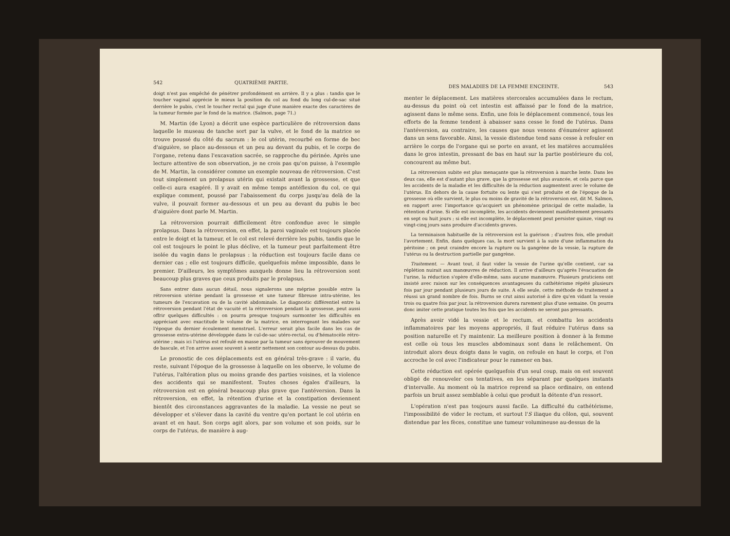542 QUATRIÈME PARTIE.
doigt n'est pas empêché de pénétrer profondément en arrière. Il y a plus : tandis que le toucher vaginal apprécie le mieux la position du col au fond du long cul-de-sac situé derrière le pubis, c'est le toucher rectal qui juge d'une manière exacte des caractères de la tumeur formée par le fond de la matrice. (Salmon, page 71.)
M. Martin (de Lyon) a décrit une espèce particulière de rétroversion dans laquelle le museau de tanche sort par la vulve, et le fond de la matrice se trouve poussé du côté du sacrum : le col utérin, recourbé en forme de bec d'aiguière, se place au-dessous et un peu au devant du pubis, et le corps de l'organe, retenu dans l'excavation sacrée, se rapproche du périnée. Après une lecture attentive de son observation, je ne crois pas qu'on puisse, à l'exemple de M. Martin, la considérer comme un exemple nouveau de rétroversion. C'est tout simplement un prolapsus utérin qui existait avant la grossesse, et que celle-ci aura exagéré. Il y avait en même temps antéflexion du col, ce qui explique comment, poussé par l'abaissement du corps jusqu'au delà de la vulve, il pouvait former au-dessous et un peu au devant du pubis le bec d'aiguière dont parle M. Martin.
La rétroversion pourrait difficilement être confondue avec le simple prolapsus. Dans la rétroversion, en effet, la paroi vaginale est toujours placée entre le doigt et la tumeur, et le col est relevé derrière les pubis, tandis que le col est toujours le point le plus déclive, et la tumeur peut parfaitement être isolée du vagin dans le prolapsus : la réduction est toujours facile dans ce dernier cas ; elle est toujours difficile, quelquefois même impossible, dans le premier. D'ailleurs, les symptômes auxquels donne lieu la rétroversion sont beaucoup plus graves que ceux produits par le prolapsus.
Sans entrer dans aucun détail, nous signalerons une méprise possible entre la rétroversion utérine pendant la grossesse et une tumeur fibreuse intra-utérine, les tumeurs de l'excavation ou de la cavité abdominale. Le diagnostic différentiel entre la rétroversion pendant l'état de vacuité et la rétroversion pendant la grossesse, peut aussi offrir quelques difficultés : on pourra presque toujours surmonter les difficultés en appréciant avec exactitude le volume de la matrice, en interrogeant les malades sur l'époque du dernier écoulement menstruel. L'erreur serait plus facile dans les cas de grossesse extra-utérine développée dans le cul-de-sac utéro-rectal, ou d'hématocèle rétro-utérine ; mais ici l'utérus est refoulé en masse par la tumeur sans éprouver de mouvement de bascule, et l'on arrive assez souvent à sentir nettement son contour au-dessus du pubis.
Le pronostic de ces déplacements est en général très-grave : il varie, du reste, suivant l'époque de la grossesse à laquelle on les observe, le volume de l'utérus, l'altération plus ou moins grande des parties voisines, et la violence des accidents qui se manifestent. Toutes choses égales d'ailleurs, la rétroversion est en général beaucoup plus grave que l'antéversion. Dans la rétroversion, en effet, la rétention d'urine et la constipation deviennent bientôt des circonstances aggravantes de la maladie. La vessie ne peut se développer et s'élever dans la cavité du ventre qu'en portant le col utérin en avant et en haut. Son corps agit alors, par son volume et son poids, sur le corps de l'utérus, de manière à aug-
DES MALADIES DE LA FEMME ENCEINTE. 543
menter le déplacement. Les matières stercorales accumulées dans le rectum, au-dessus du point où cet intestin est affaissé par le fond de la matrice, agissent dans le même sens. Enfin, une fois le déplacement commencé, tous les efforts de la femme tendent à abaisser sans cesse le fond de l'utérus. Dans l'antéversion, au contraire, les causes que nous venons d'énumérer agissent dans un sens favorable. Ainsi, la vessie distendue tend sans cesse à refouler en arrière le corps de l'organe qui se porte en avant, et les matières accumulées dans le gros intestin, pressant de bas en haut sur la partie postérieure du col, concourent au même but.
La rétroversion subite est plus menaçante que la rétroversion à marche lente. Dans les deux cas, elle est d'autant plus grave, que la grossesse est plus avancée, et cela parce que les accidents de la maladie et les difficultés de la réduction augmentent avec le volume de l'utérus. En dehors de la cause fortuite ou lente qui s'est produite et de l'époque de la grossesse où elle survient, le plus ou moins de gravité de la rétroversion est, dit M. Salmon, en rapport avec l'importance qu'acquiert un phénomène principal de cette maladie, la rétention d'urine. Si elle est incomplète, les accidents deviennent manifestement pressants en sept ou huit jours ; si elle est incomplète, le déplacement peut persister quinze, vingt ou vingt-cinq jours sans produire d'accidents graves.
La terminaison habituelle de la rétroversion est la guérison ; d'autres fois, elle produit l'avortement. Enfin, dans quelques cas, la mort survient à la suite d'une inflammation du péritoine ; on peut craindre encore la rupture ou la gangrène de la vessie, la rupture de l'utérus ou la destruction partielle par gangrène.
Traitement. — Avant tout, il faut vider la vessie de l'urine qu'elle contient, car sa réplétion nuirait aux manœuvres de réduction. Il arrive d'ailleurs qu'après l'évacuation de l'urine, la réduction s'opère d'elle-même, sans aucune manœuvre. Plusieurs praticiens ont insisté avec raison sur les conséquences avantageuses du cathétérisme répété plusieurs fois par jour pendant plusieurs jours de suite. A elle seule, cette méthode de traitement a réussi un grand nombre de fois. Burns se crut ainsi autorisé à dire qu'en vidant la vessie trois ou quatre fois par jour, la rétroversion durera rarement plus d'une semaine. On pourra donc imiter cette pratique toutes les fois que les accidents ne seront pas pressants.
Après avoir vidé la vessie et le rectum, et combattu les accidents inflammatoires par les moyens appropriés, il faut réduire l'utérus dans sa position naturelle et l'y maintenir. La meilleure position à donner à la femme est celle où tous les muscles abdominaux sont dans le relâchement. On introduit alors deux doigts dans le vagin, on refoule en haut le corps, et l'on accroche le col avec l'indicateur pour le ramener en bas.
Cette réduction est opérée quelquefois d'un seul coup, mais on est souvent obligé de renouveler ces tentatives, en les séparant par quelques instants d'intervalle. Au moment où la matrice reprend sa place ordinaire, on entend parfois un bruit assez semblable à celui que produit la détente d'un ressort.
L'opération n'est pas toujours aussi facile. La difficulté du cathétérisme, l'impossibilité de vider le rectum, et surtout l'S iliaque du côlon, qui, souvent distendue par les fèces, constitue une tumeur volumineuse au-dessus de la